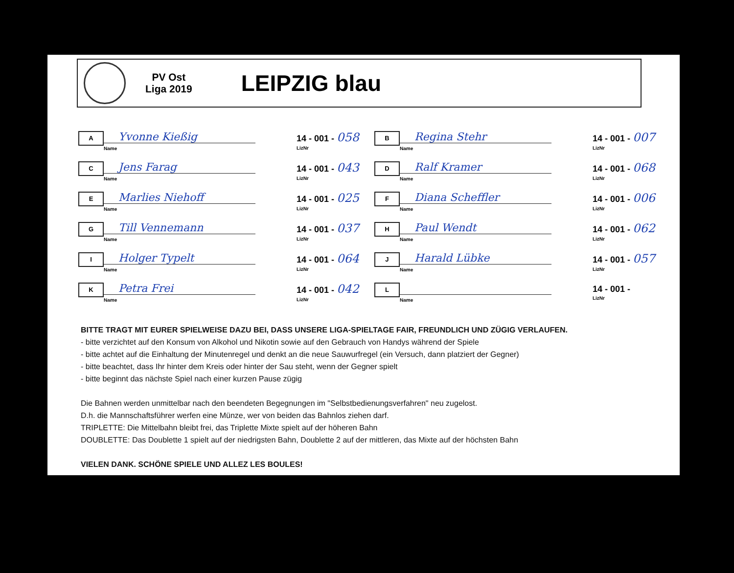PV Ost
Liga 2019
LEIPZIG blau
| A Yvonne Kießig Name | 14 - 001 - 058 LizNr | B Regina Stehr Name | 14 - 001 - 007 LizNr |
| C Jens Farag Name | 14 - 001 - 043 LizNr | D Ralf Kramer Name | 14 - 001 - 068 LizNr |
| E Marlies Niehoff Name | 14 - 001 - 025 LizNr | F Diana Scheffler Name | 14 - 001 - 006 LizNr |
| G Till Vennemann Name | 14 - 001 - 037 LizNr | H Paul Wendt Name | 14 - 001 - 062 LizNr |
| I Holger Typelt Name | 14 - 001 - 064 LizNr | J Harald Lübke Name | 14 - 001 - 057 LizNr |
| K Petra Frei Name | 14 - 001 - 042 LizNr | L Name | 14 - 001 - LizNr |
BITTE TRAGT MIT EURER SPIELWEISE DAZU BEI, DASS UNSERE LIGA-SPIELTAGE FAIR, FREUNDLICH UND ZÜGIG VERLAUFEN.
- bitte verzichtet auf den Konsum von Alkohol und Nikotin sowie auf den Gebrauch von Handys während der Spiele
- bitte achtet auf die Einhaltung der Minutenregel und denkt an die neue Sauwurfregel (ein Versuch, dann platziert der Gegner)
- bitte beachtet, dass Ihr hinter dem Kreis oder hinter der Sau steht, wenn der Gegner spielt
- bitte beginnt das nächste Spiel nach einer kurzen Pause zügig
Die Bahnen werden unmittelbar nach den beendeten Begegnungen im "Selbstbedienungsverfahren" neu zugelost.
D.h. die Mannschaftsführer werfen eine Münze, wer von beiden das Bahnlos ziehen darf.
TRIPLETTE: Die Mittelbahn bleibt frei, das Triplette Mixte spielt auf der höheren Bahn
DOUBLETTE: Das Doublette 1 spielt auf der niedrigsten Bahn, Doublette 2 auf der mittleren, das Mixte auf der höchsten Bahn
VIELEN DANK. SCHÖNE SPIELE UND ALLEZ LES BOULES!